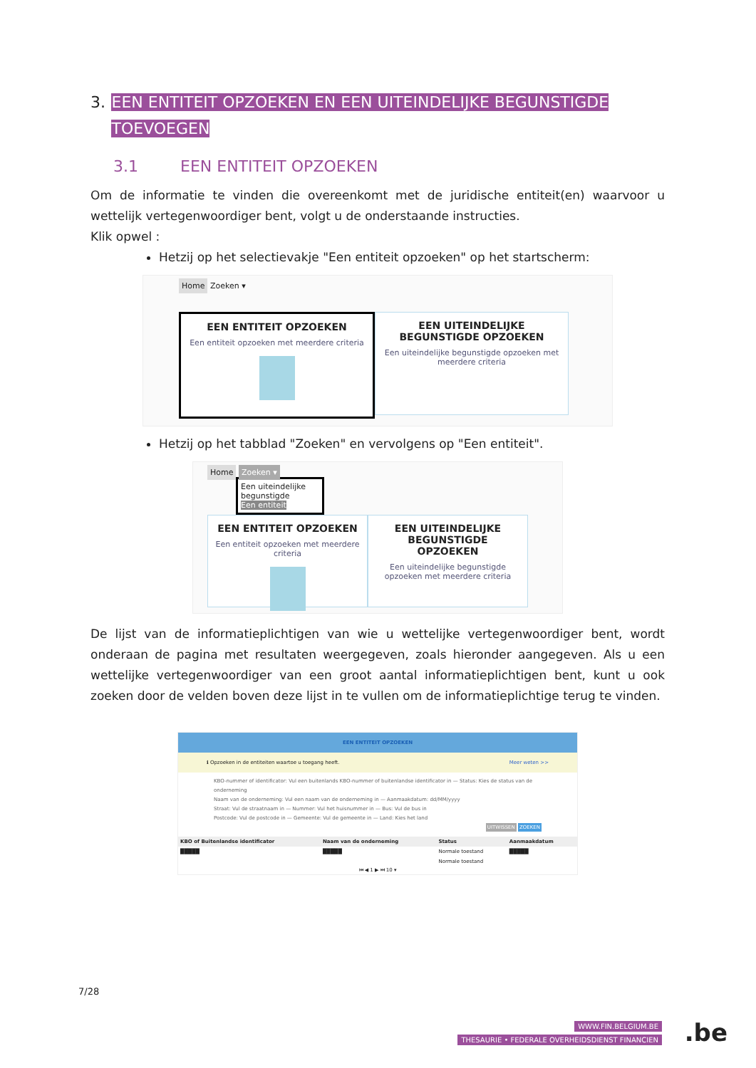3. EEN ENTITEIT OPZOEKEN EN EEN UITEINDELIJKE BEGUNSTIGDE TOEVOEGEN
3.1 EEN ENTITEIT OPZOEKEN
Om de informatie te vinden die overeenkomt met de juridische entiteit(en) waarvoor u wettelijk vertegenwoordiger bent, volgt u de onderstaande instructies.
Klik opwel :
Hetzij op het selectievakje "Een entiteit opzoeken" op het startscherm:
Home Zoeken ▾
EEN ENTITEIT OPZOEKEN Een entiteit opzoeken met meerdere criteria
EEN UITEINDELIJKE BEGUNSTIGDE OPZOEKEN Een uiteindelijke begunstigde opzoeken met meerdere criteria
Hetzij op het tabblad "Zoeken" en vervolgens op "Een entiteit".
Home Zoeken ▾
Een uiteindelijke begunstigde
Een entiteit
EEN ENTITEIT OPZOEKEN Een entiteit opzoeken met meerdere criteria
EEN UITEINDELIJKE BEGUNSTIGDE OPZOEKEN Een uiteindelijke begunstigde opzoeken met meerdere criteria
De lijst van de informatieplichtigen van wie u wettelijke vertegenwoordiger bent, wordt onderaan de pagina met resultaten weergegeven, zoals hieronder aangegeven. Als u een wettelijke vertegenwoordiger van een groot aantal informatieplichtigen bent, kunt u ook zoeken door de velden boven deze lijst in te vullen om de informatieplichtige terug te vinden.
EEN ENTITEIT OPZOEKEN
ℹ Opzoeken in de entiteiten waartoe u toegang heeft. Meer weten >>
KBO-nummer of identificator: Vul een buitenlands KBO-nummer of buitenlandse identificator in — Status: Kies de status van de onderneming
Naam van de onderneming: Vul een naam van de onderneming in — Aanmaakdatum: dd/MM/yyyy
Straat: Vul de straatnaam in — Nummer: Vul het huisnummer in — Bus: Vul de bus in
Postcode: Vul de postcode in — Gemeente: Vul de gemeente in — Land: Kies het land
UITWISSEN ZOEKEN
| KBO of Buitenlandse identificator | Naam van de onderneming | Status | Aanmaakdatum |
| --- | --- | --- | --- |
| █████ | █████ | Normale toestand | █████ |
| | | Normale toestand | |
⏮ ◀ 1 ▶ ⏭ 10 ▾
7/28
WWW.FIN.BELGIUM.BE
THESAURIE • FEDERALE OVERHEIDSDIENST FINANCIEN
.be